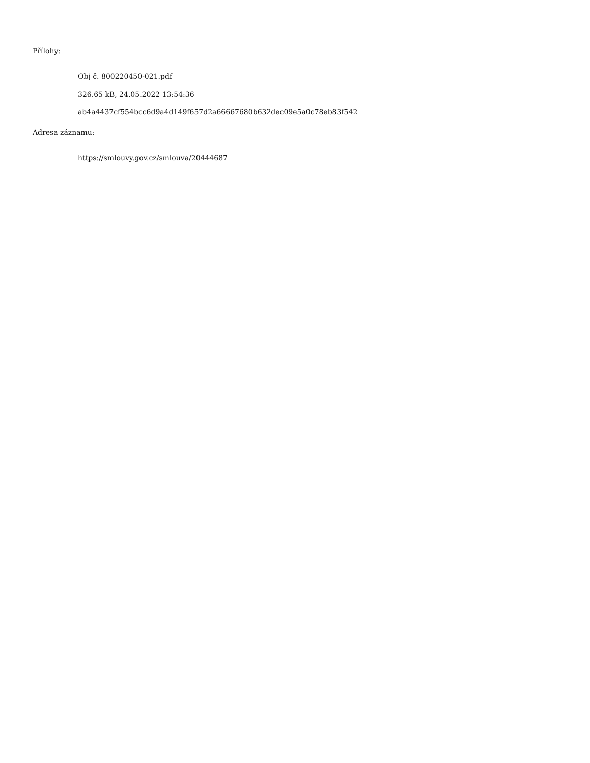Přílohy:
Obj č. 800220450-021.pdf
326.65 kB, 24.05.2022 13:54:36
ab4a4437cf554bcc6d9a4d149f657d2a66667680b632dec09e5a0c78eb83f542
Adresa záznamu:
https://smlouvy.gov.cz/smlouva/20444687